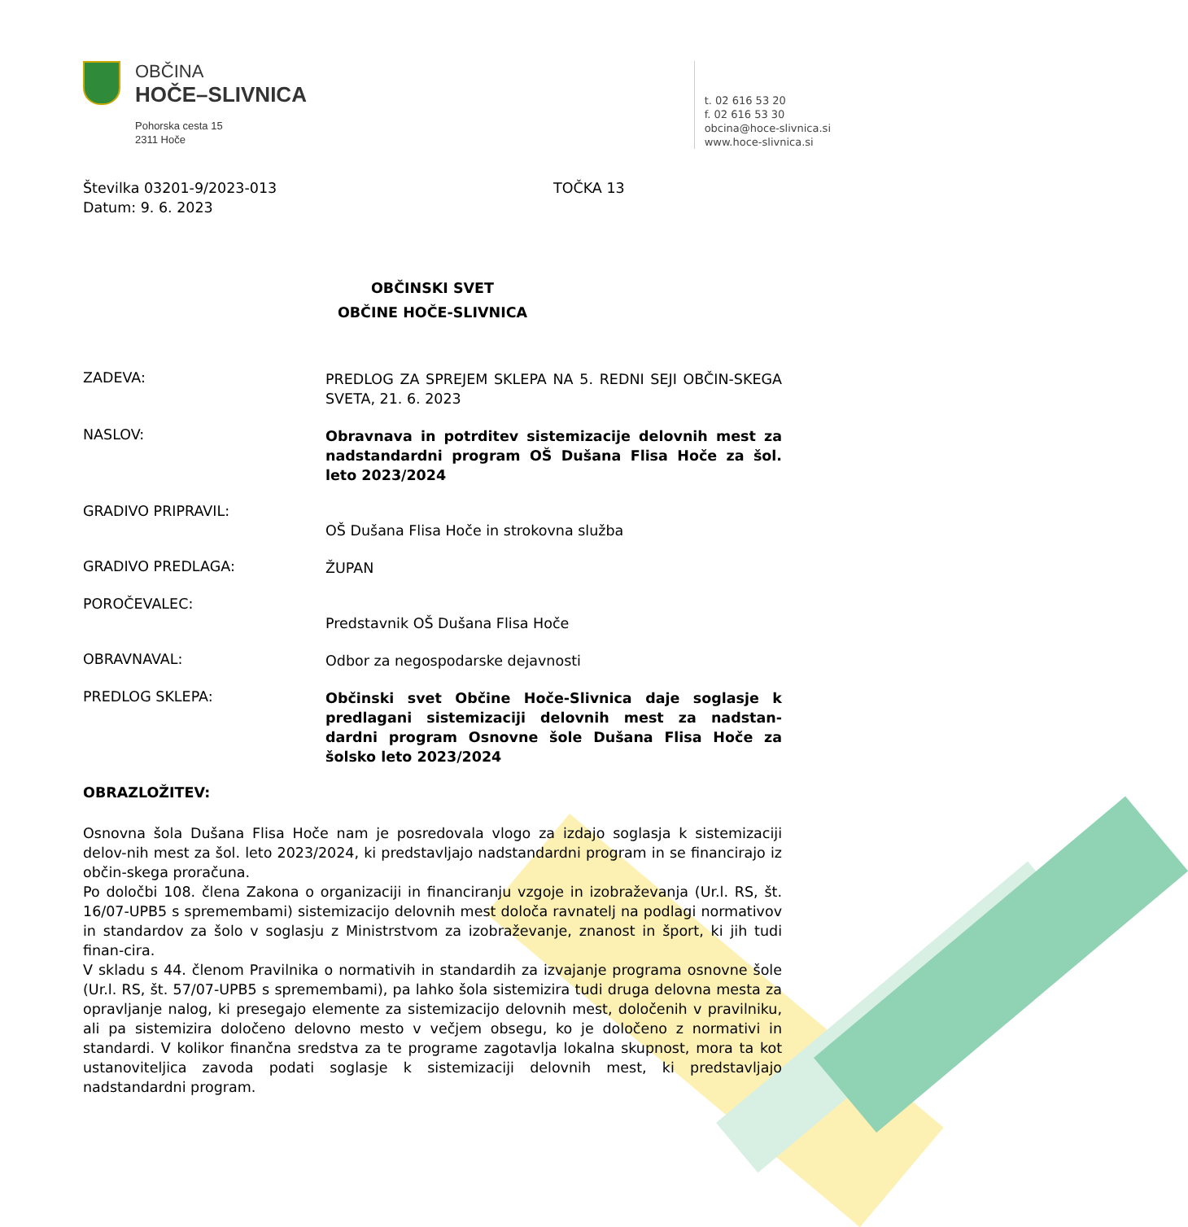OBČINA
HOČE–SLIVNICA
Pohorska cesta 15
2311 Hoče
t. 02 616 53 20
f. 02 616 53 30
obcina@hoce-slivnica.si
www.hoce-slivnica.si
Številka 03201-9/2023-013
Datum: 9. 6. 2023
TOČKA 13
OBČINSKI SVET
OBČINE HOČE-SLIVNICA
ZADEVA:
PREDLOG ZA SPREJEM SKLEPA NA 5. REDNI SEJI OBČIN-SKEGA SVETA, 21. 6. 2023
NASLOV:
Obravnava in potrditev sistemizacije delovnih mest za nadstandardni program OŠ Dušana Flisa Hoče za šol. leto 2023/2024
GRADIVO PRIPRAVIL:
OŠ Dušana Flisa Hoče in strokovna služba
GRADIVO PREDLAGA:
ŽUPAN
POROČEVALEC:
Predstavnik OŠ Dušana Flisa Hoče
OBRAVNAVAL:
Odbor za negospodarske dejavnosti
PREDLOG SKLEPA:
Občinski svet Občine Hoče-Slivnica daje soglasje k predlagani sistemizaciji delovnih mest za nadstan-dardni program Osnovne šole Dušana Flisa Hoče za šolsko leto 2023/2024
OBRAZLOŽITEV:
Osnovna šola Dušana Flisa Hoče nam je posredovala vlogo za izdajo soglasja k sistemizaciji delov-nih mest za šol. leto 2023/2024, ki predstavljajo nadstandardni program in se financirajo iz občin-skega proračuna.
Po določbi 108. člena Zakona o organizaciji in financiranju vzgoje in izobraževanja (Ur.l. RS, št. 16/07-UPB5 s spremembami) sistemizacijo delovnih mest določa ravnatelj na podlagi normativov in standardov za šolo v soglasju z Ministrstvom za izobraževanje, znanost in šport, ki jih tudi finan-cira.
V skladu s 44. členom Pravilnika o normativih in standardih za izvajanje programa osnovne šole (Ur.l. RS, št. 57/07-UPB5 s spremembami), pa lahko šola sistemizira tudi druga delovna mesta za opravljanje nalog, ki presegajo elemente za sistemizacijo delovnih mest, določenih v pravilniku, ali pa sistemizira določeno delovno mesto v večjem obsegu, ko je določeno z normativi in standardi. V kolikor finančna sredstva za te programe zagotavlja lokalna skupnost, mora ta kot ustanoviteljica zavoda podati soglasje k sistemizaciji delovnih mest, ki predstavljajo nadstandardni program.